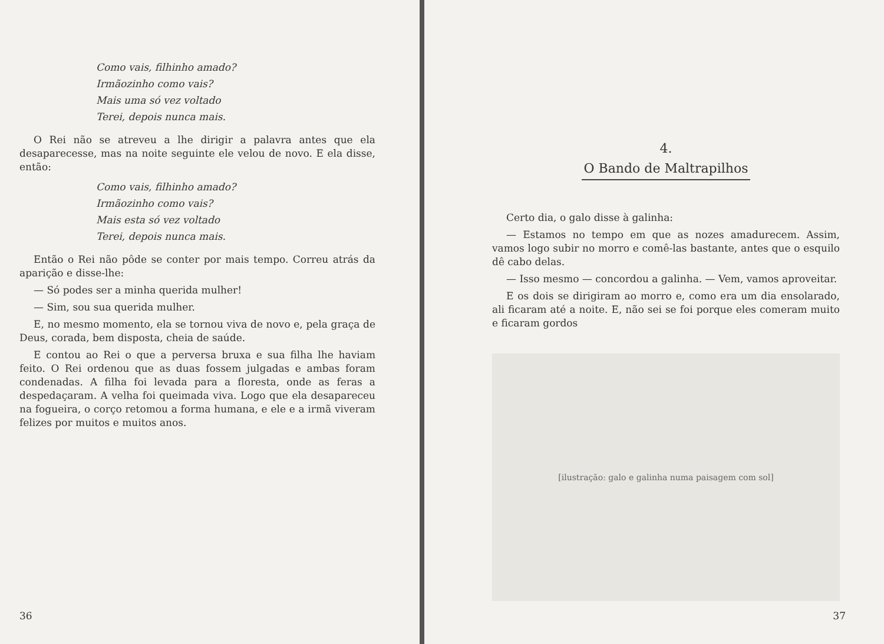Como vais, filhinho amado?
Irmãozinho como vais?
Mais uma só vez voltado
Terei, depois nunca mais.
O Rei não se atreveu a lhe dirigir a palavra antes que ela desaparecesse, mas na noite seguinte ele velou de novo. E ela disse, então:
Como vais, filhinho amado?
Irmãozinho como vais?
Mais esta só vez voltado
Terei, depois nunca mais.
Então o Rei não pôde se conter por mais tempo. Correu atrás da aparição e disse-lhe:
— Só podes ser a minha querida mulher!
— Sim, sou sua querida mulher.
E, no mesmo momento, ela se tornou viva de novo e, pela graça de Deus, corada, bem disposta, cheia de saúde.
E contou ao Rei o que a perversa bruxa e sua filha lhe haviam feito. O Rei ordenou que as duas fossem julgadas e ambas foram condenadas. A filha foi levada para a floresta, onde as feras a despedaçaram. A velha foi queimada viva. Logo que ela desapareceu na fogueira, o corço retomou a forma humana, e ele e a irmã viveram felizes por muitos e muitos anos.
36
4.
O Bando de Maltrapilhos
Certo dia, o galo disse à galinha:
— Estamos no tempo em que as nozes amadurecem. Assim, vamos logo subir no morro e comê-las bastante, antes que o esquilo dê cabo delas.
— Isso mesmo — concordou a galinha. — Vem, vamos aproveitar.
E os dois se dirigiram ao morro e, como era um dia ensolarado, ali ficaram até a noite. E, não sei se foi porque eles comeram muito e ficaram gordos
[ilustração: galo e galinha numa paisagem com sol]
37